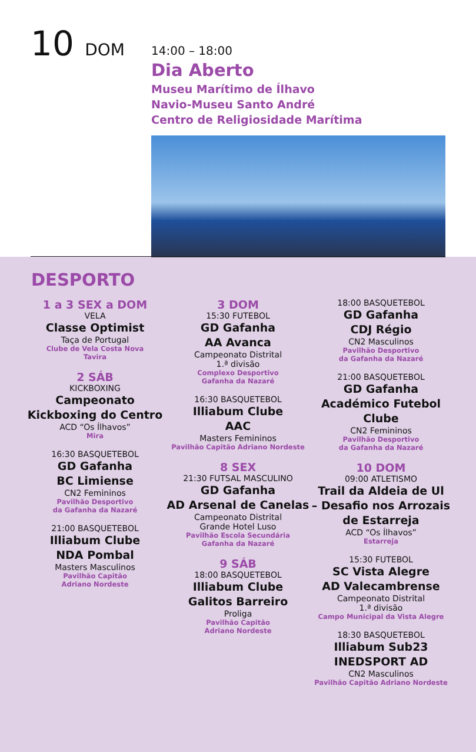10 DOM
14:00 – 18:00
Dia Aberto
Museu Marítimo de Ílhavo
Navio-Museu Santo André
Centro de Religiosidade Marítima
DESPORTO
1 a 3 SEX a DOM
VELA
Classe Optimist
Taça de Portugal
Clube de Vela Costa Nova
Tavira
2 SÁB
KICKBOXING
Campeonato
Kickboxing do Centro
ACD “Os Ílhavos”
Mira
16:30 BASQUETEBOL
GD Gafanha
BC Limiense
CN2 Femininos
Pavilhão Desportivo
da Gafanha da Nazaré
21:00 BASQUETEBOL
Illiabum Clube
NDA Pombal
Masters Masculinos
Pavilhão Capitão
Adriano Nordeste
3 DOM
15:30 FUTEBOL
GD Gafanha
AA Avanca
Campeonato Distrital
1.ª divisão
Complexo Desportivo
Gafanha da Nazaré
16:30 BASQUETEBOL
Illiabum Clube
AAC
Masters Femininos
Pavilhão Capitão Adriano Nordeste
8 SEX
21:30 FUTSAL MASCULINO
GD Gafanha
AD Arsenal de Canelas
Campeonato Distrital
Grande Hotel Luso
Pavilhão Escola Secundária
Gafanha da Nazaré
9 SÁB
18:00 BASQUETEBOL
Illiabum Clube
Galitos Barreiro
Proliga
Pavilhão Capitão
Adriano Nordeste
18:00 BASQUETEBOL
GD Gafanha
CDJ Régio
CN2 Masculinos
Pavilhão Desportivo
da Gafanha da Nazaré
21:00 BASQUETEBOL
GD Gafanha
Académico Futebol
Clube
CN2 Femininos
Pavilhão Desportivo
da Gafanha da Nazaré
10 DOM
09:00 ATLETISMO
Trail da Aldeia de Ul
– Desafio nos Arrozais
de Estarreja
ACD “Os Ílhavos”
Estarreja
15:30 FUTEBOL
SC Vista Alegre
AD Valecambrense
Campeonato Distrital
1.ª divisão
Campo Municipal da Vista Alegre
18:30 BASQUETEBOL
Illiabum Sub23
INEDSPORT AD
CN2 Masculinos
Pavilhão Capitão Adriano Nordeste